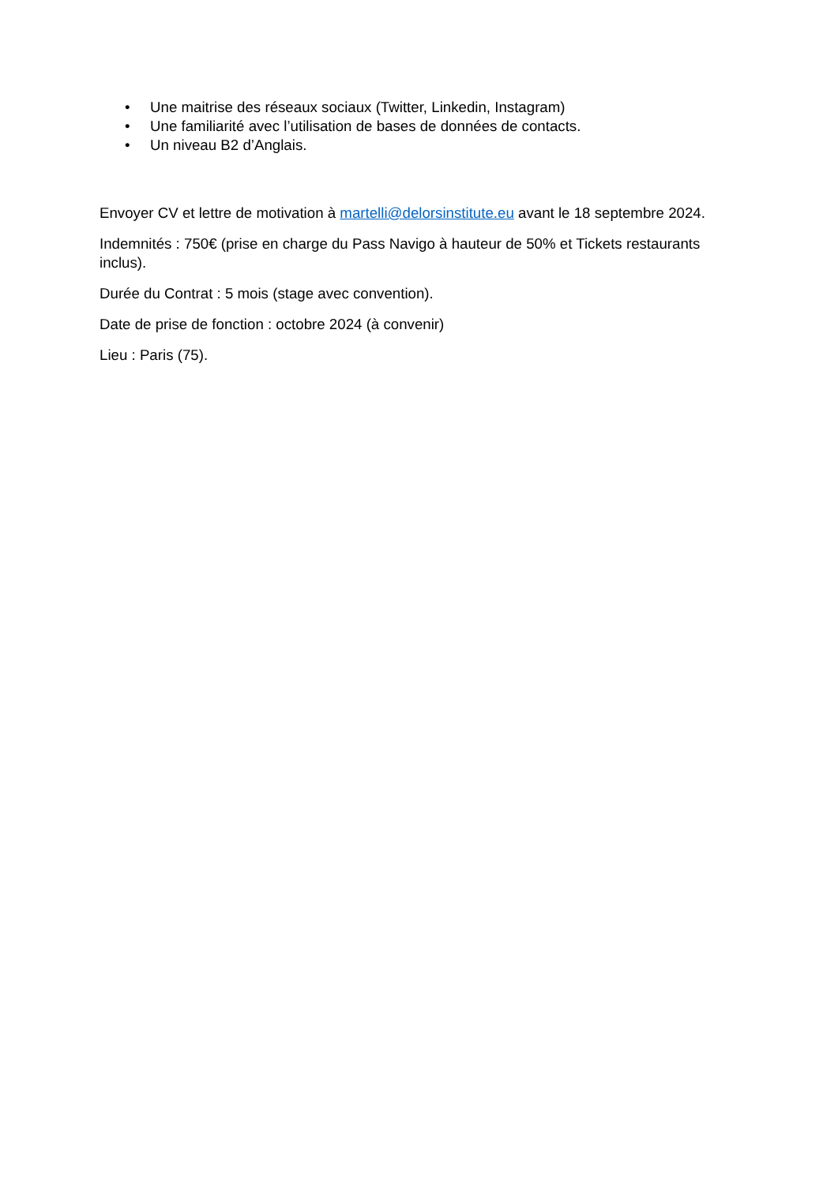• Une maitrise des réseaux sociaux (Twitter, Linkedin, Instagram)
• Une familiarité avec l’utilisation de bases de données de contacts.
• Un niveau B2 d’Anglais.
Envoyer CV et lettre de motivation à martelli@delorsinstitute.eu avant le 18 septembre 2024.
Indemnités : 750€ (prise en charge du Pass Navigo à hauteur de 50% et Tickets restaurants inclus).
Durée du Contrat : 5 mois (stage avec convention).
Date de prise de fonction : octobre 2024 (à convenir)
Lieu : Paris (75).